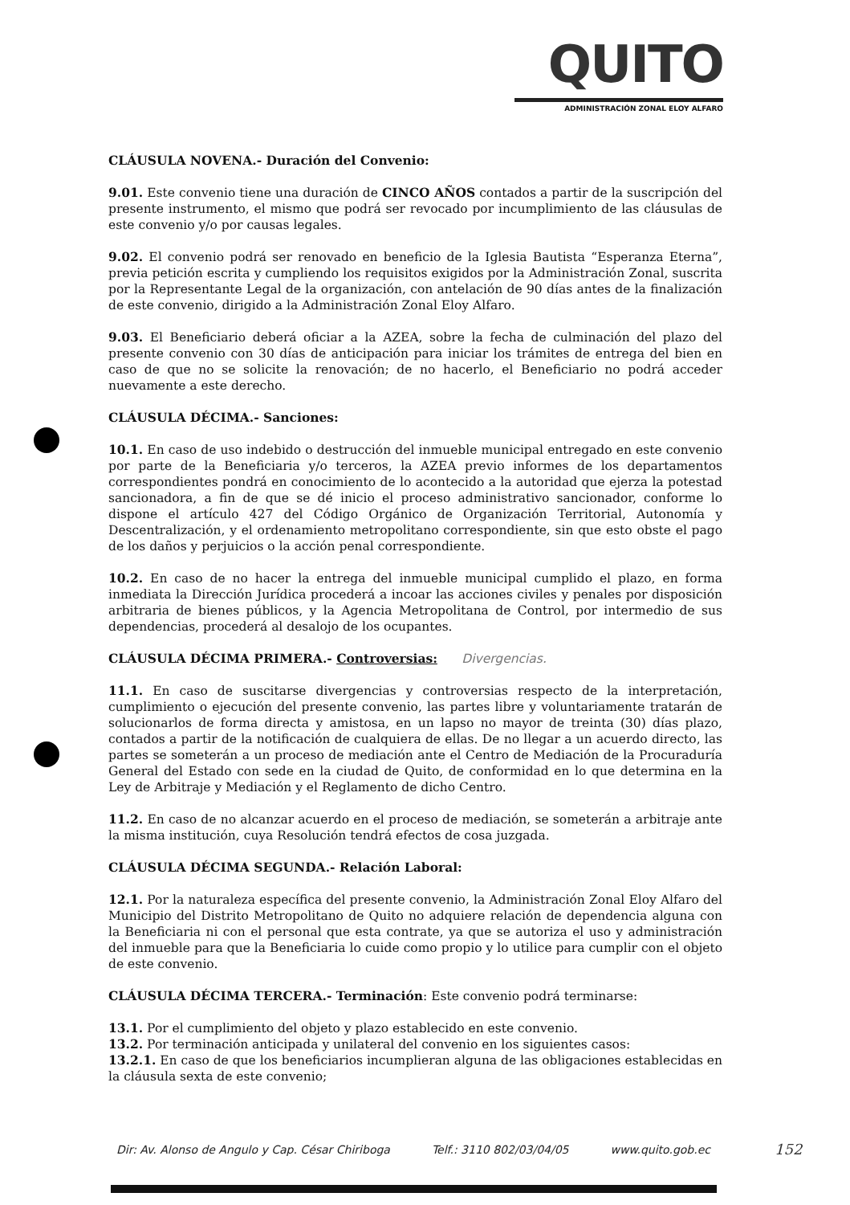QUITO
ADMINISTRACIÓN ZONAL ELOY ALFARO
CLÁUSULA NOVENA.- Duración del Convenio:
9.01. Este convenio tiene una duración de CINCO AÑOS contados a partir de la suscripción del presente instrumento, el mismo que podrá ser revocado por incumplimiento de las cláusulas de este convenio y/o por causas legales.
9.02. El convenio podrá ser renovado en beneficio de la Iglesia Bautista “Esperanza Eterna”, previa petición escrita y cumpliendo los requisitos exigidos por la Administración Zonal, suscrita por la Representante Legal de la organización, con antelación de 90 días antes de la finalización de este convenio, dirigido a la Administración Zonal Eloy Alfaro.
9.03. El Beneficiario deberá oficiar a la AZEA, sobre la fecha de culminación del plazo del presente convenio con 30 días de anticipación para iniciar los trámites de entrega del bien en caso de que no se solicite la renovación; de no hacerlo, el Beneficiario no podrá acceder nuevamente a este derecho.
CLÁUSULA DÉCIMA.- Sanciones:
10.1. En caso de uso indebido o destrucción del inmueble municipal entregado en este convenio por parte de la Beneficiaria y/o terceros, la AZEA previo informes de los departamentos correspondientes pondrá en conocimiento de lo acontecido a la autoridad que ejerza la potestad sancionadora, a fin de que se dé inicio el proceso administrativo sancionador, conforme lo dispone el artículo 427 del Código Orgánico de Organización Territorial, Autonomía y Descentralización, y el ordenamiento metropolitano correspondiente, sin que esto obste el pago de los daños y perjuicios o la acción penal correspondiente.
10.2. En caso de no hacer la entrega del inmueble municipal cumplido el plazo, en forma inmediata la Dirección Jurídica procederá a incoar las acciones civiles y penales por disposición arbitraria de bienes públicos, y la Agencia Metropolitana de Control, por intermedio de sus dependencias, procederá al desalojo de los ocupantes.
CLÁUSULA DÉCIMA PRIMERA.- Controversias: Divergencias.
11.1. En caso de suscitarse divergencias y controversias respecto de la interpretación, cumplimiento o ejecución del presente convenio, las partes libre y voluntariamente tratarán de solucionarlos de forma directa y amistosa, en un lapso no mayor de treinta (30) días plazo, contados a partir de la notificación de cualquiera de ellas. De no llegar a un acuerdo directo, las partes se someterán a un proceso de mediación ante el Centro de Mediación de la Procuraduría General del Estado con sede en la ciudad de Quito, de conformidad en lo que determina en la Ley de Arbitraje y Mediación y el Reglamento de dicho Centro.
11.2. En caso de no alcanzar acuerdo en el proceso de mediación, se someterán a arbitraje ante la misma institución, cuya Resolución tendrá efectos de cosa juzgada.
CLÁUSULA DÉCIMA SEGUNDA.- Relación Laboral:
12.1. Por la naturaleza específica del presente convenio, la Administración Zonal Eloy Alfaro del Municipio del Distrito Metropolitano de Quito no adquiere relación de dependencia alguna con la Beneficiaria ni con el personal que esta contrate, ya que se autoriza el uso y administración del inmueble para que la Beneficiaria lo cuide como propio y lo utilice para cumplir con el objeto de este convenio.
CLÁUSULA DÉCIMA TERCERA.- Terminación: Este convenio podrá terminarse:
13.1. Por el cumplimiento del objeto y plazo establecido en este convenio.
13.2. Por terminación anticipada y unilateral del convenio en los siguientes casos:
13.2.1. En caso de que los beneficiarios incumplieran alguna de las obligaciones establecidas en la cláusula sexta de este convenio;
Dir: Av. Alonso de Angulo y Cap. César Chiriboga Telf.: 3110 802/03/04/05 www.quito.gob.ec
152